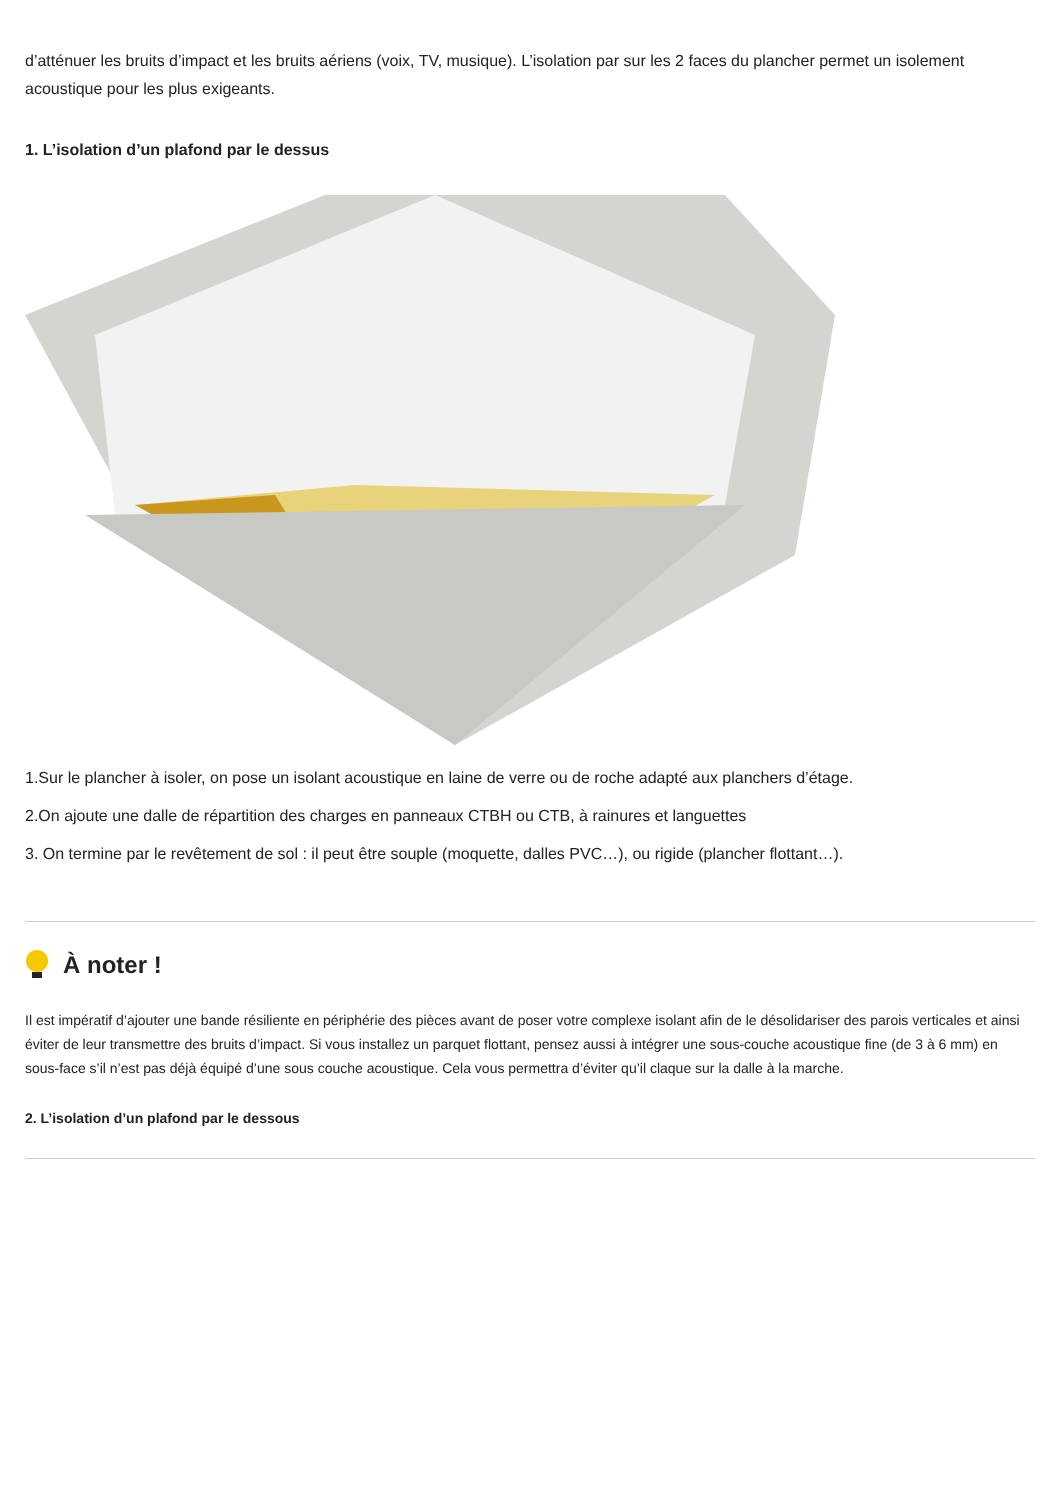d’atténuer les bruits d’impact et les bruits aériens (voix, TV, musique). L’isolation par sur les 2 faces du plancher permet un isolement acoustique pour les plus exigeants.
1. L’isolation d’un plafond par le dessus
1.Sur le plancher à isoler, on pose un isolant acoustique en laine de verre ou de roche adapté aux planchers d’étage.
2.On ajoute une dalle de répartition des charges en panneaux CTBH ou CTB, à rainures et languettes
3. On termine par le revêtement de sol : il peut être souple (moquette, dalles PVC…), ou rigide (plancher flottant…).
À noter !
Il est impératif d’ajouter une bande résiliente en périphérie des pièces avant de poser votre complexe isolant afin de le désolidariser des parois verticales et ainsi éviter de leur transmettre des bruits d’impact. Si vous installez un parquet flottant, pensez aussi à intégrer une sous-couche acoustique fine (de 3 à 6 mm) en sous-face s’il n’est pas déjà équipé d’une sous couche acoustique. Cela vous permettra d’éviter qu’il claque sur la dalle à la marche.
2. L’isolation d’un plafond par le dessous